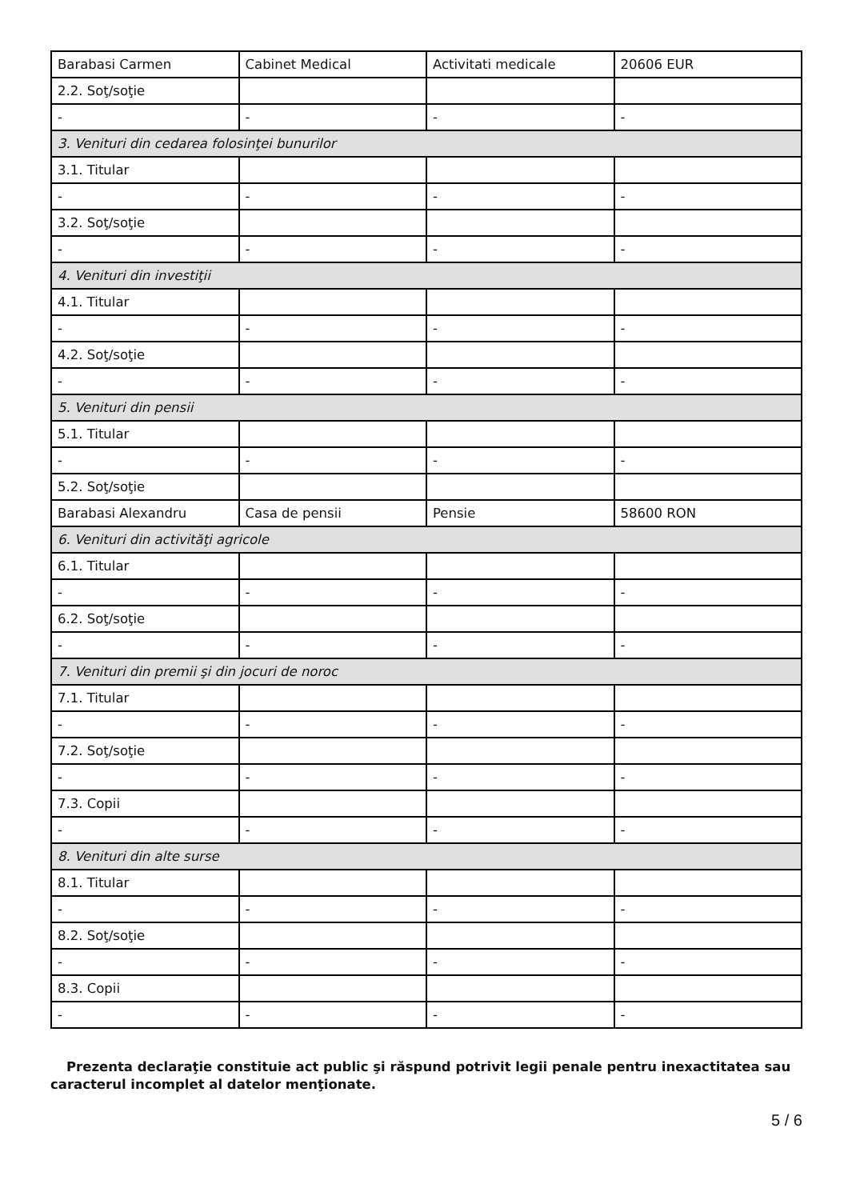| Barabasi Carmen | Cabinet Medical | Activitati medicale | 20606 EUR |
| 2.2. Soţ/soţie | | | |
| - | - | - | - |
| 3. Venituri din cedarea folosinţei bunurilor | | | |
| 3.1. Titular | | | |
| - | - | - | - |
| 3.2. Soţ/soţie | | | |
| - | - | - | - |
| 4. Venituri din investiţii | | | |
| 4.1. Titular | | | |
| - | - | - | - |
| 4.2. Soţ/soţie | | | |
| - | - | - | - |
| 5. Venituri din pensii | | | |
| 5.1. Titular | | | |
| - | - | - | - |
| 5.2. Soţ/soţie | | | |
| Barabasi Alexandru | Casa de pensii | Pensie | 58600 RON |
| 6. Venituri din activităţi agricole | | | |
| 6.1. Titular | | | |
| - | - | - | - |
| 6.2. Soţ/soţie | | | |
| - | - | - | - |
| 7. Venituri din premii şi din jocuri de noroc | | | |
| 7.1. Titular | | | |
| - | - | - | - |
| 7.2. Soţ/soţie | | | |
| - | - | - | - |
| 7.3. Copii | | | |
| - | - | - | - |
| 8. Venituri din alte surse | | | |
| 8.1. Titular | | | |
| - | - | - | - |
| 8.2. Soţ/soţie | | | |
| - | - | - | - |
| 8.3. Copii | | | |
| - | - | - | - |
Prezenta declaraţie constituie act public şi răspund potrivit legii penale pentru inexactitatea sau caracterul incomplet al datelor menţionate.
5 / 6